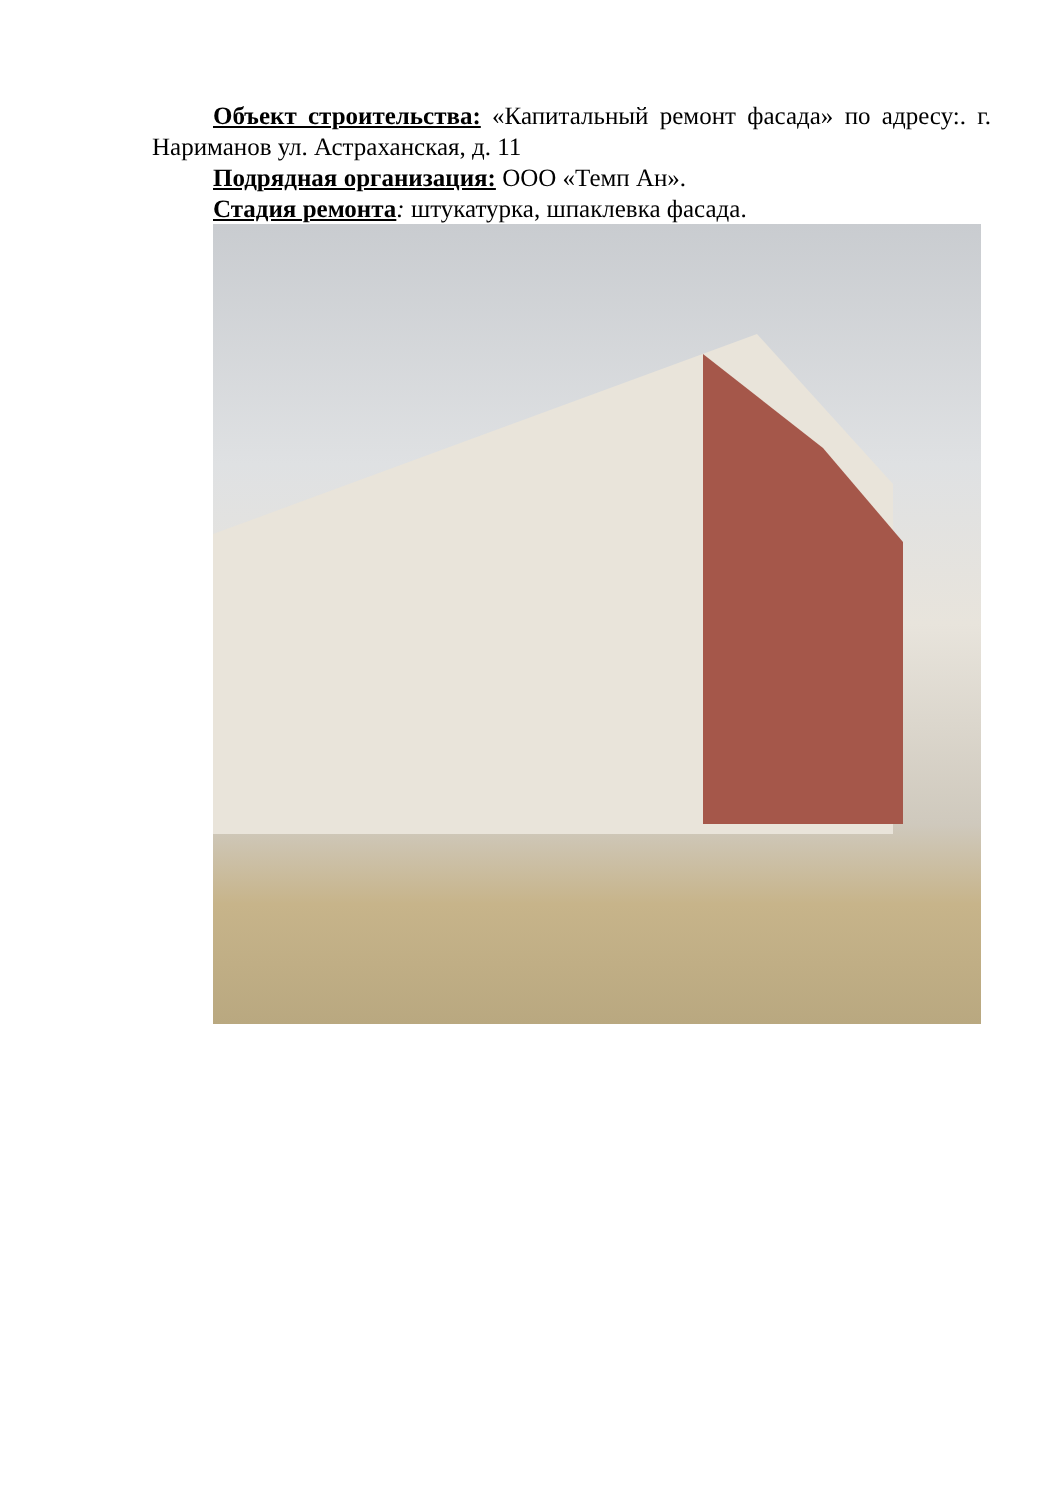Объект строительства: «Капитальный ремонт фасада» по адресу:. г. Нариманов ул. Астраханская, д. 11
Подрядная организация: ООО «Темп Ан».
Стадия ремонта: штукатурка, шпаклевка фасада.